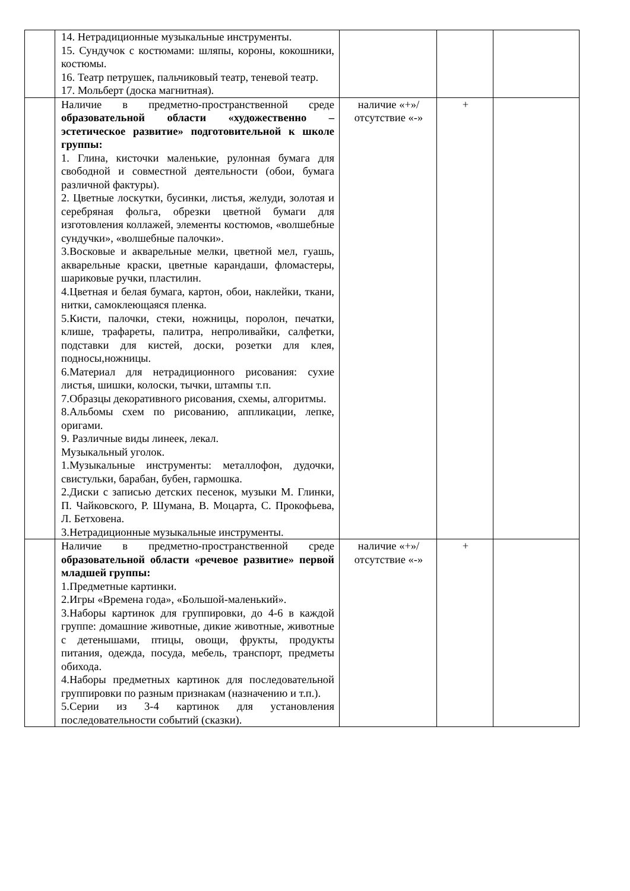| | 14. Нетрадиционные музыкальные инструменты. 15. Сундучок с костюмами: шляпы, короны, кокошники, костюмы. 16. Театр петрушек, пальчиковый театр, теневой театр. 17. Мольберт (доска магнитная). | | | |
| | Наличие в предметно-пространственной среде образовательной области «художественно – эстетическое развитие» подготовительной к школе группы: 1. Глина, кисточки маленькие, рулонная бумага для свободной и совместной деятельности (обои, бумага различной фактуры). 2. Цветные лоскутки, бусинки, листья, желуди, золотая и серебряная фольга, обрезки цветной бумаги для изготовления коллажей, элементы костюмов, «волшебные сундучки», «волшебные палочки». 3.Восковые и акварельные мелки, цветной мел, гуашь, акварельные краски, цветные карандаши, фломастеры, шариковые ручки, пластилин. 4.Цветная и белая бумага, картон, обои, наклейки, ткани, нитки, самоклеющаяся пленка. 5.Кисти, палочки, стеки, ножницы, поролон, печатки, клише, трафареты, палитра, непроливайки, салфетки, подставки для кистей, доски, розетки для клея, подносы,ножницы. 6.Материал для нетрадиционного рисования: сухие листья, шишки, колоски, тычки, штампы т.п. 7.Образцы декоративного рисования, схемы, алгоритмы. 8.Альбомы схем по рисованию, аппликации, лепке, оригами. 9. Различные виды линеек, лекал. Музыкальный уголок. 1.Музыкальные инструменты: металлофон, дудочки, свистульки, барабан, бубен, гармошка. 2.Диски с записью детских песенок, музыки М. Глинки, П. Чайковского, Р. Шумана, В. Моцарта, С. Прокофьева, Л. Бетховена. 3.Нетрадиционные музыкальные инструменты. | наличие «+»/ отсутствие «-» | + | |
| | Наличие в предметно-пространственной среде образовательной области «речевое развитие» первой младшей группы: 1.Предметные картинки. 2.Игры «Времена года», «Большой-маленький». 3.Наборы картинок для группировки, до 4-6 в каждой группе: домашние животные, дикие животные, животные с детенышами, птицы, овощи, фрукты, продукты питания, одежда, посуда, мебель, транспорт, предметы обихода. 4.Наборы предметных картинок для последовательной группировки по разным признакам (назначению и т.п.). 5.Серии из 3-4 картинок для установления последовательности событий (сказки). | наличие «+»/ отсутствие «-» | + | |